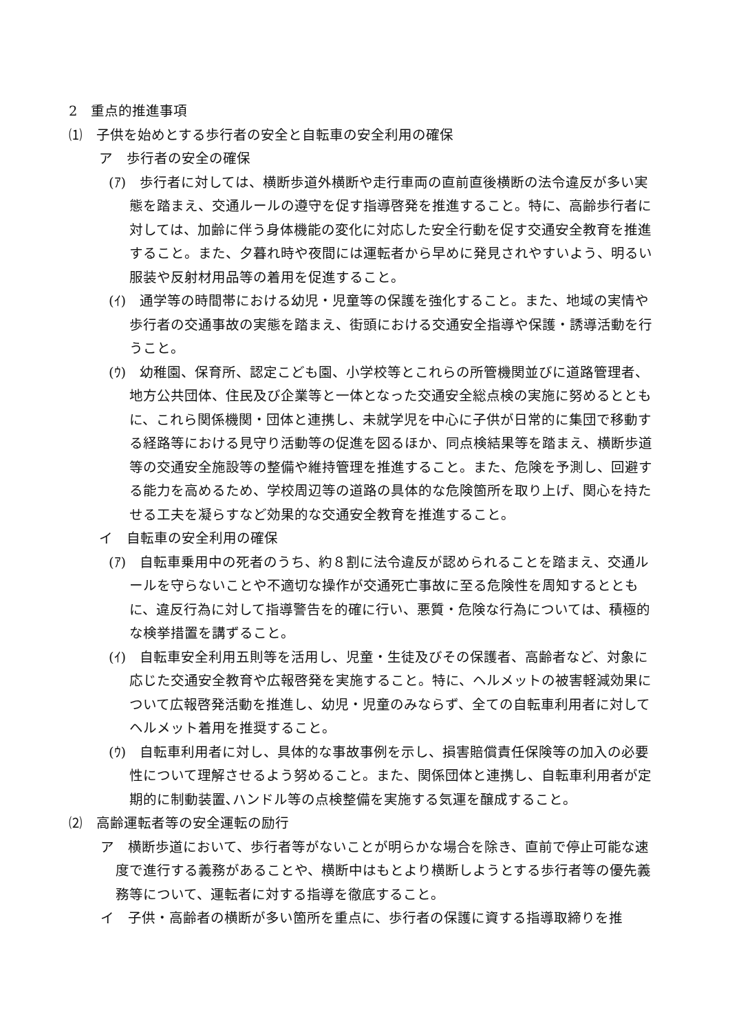2　重点的推進事項
⑴　子供を始めとする歩行者の安全と自転車の安全利用の確保
ア　歩行者の安全の確保
(ｱ)　歩行者に対しては、横断歩道外横断や走行車両の直前直後横断の法令違反が多い実態を踏まえ、交通ルールの遵守を促す指導啓発を推進すること。特に、高齢歩行者に対しては、加齢に伴う身体機能の変化に対応した安全行動を促す交通安全教育を推進すること。また、夕暮れ時や夜間には運転者から早めに発見されやすいよう、明るい服装や反射材用品等の着用を促進すること。
(ｲ)　通学等の時間帯における幼児・児童等の保護を強化すること。また、地域の実情や歩行者の交通事故の実態を踏まえ、街頭における交通安全指導や保護・誘導活動を行うこと。
(ｳ)　幼稚園、保育所、認定こども園、小学校等とこれらの所管機関並びに道路管理者、地方公共団体、住民及び企業等と一体となった交通安全総点検の実施に努めるとともに、これら関係機関・団体と連携し、未就学児を中心に子供が日常的に集団で移動する経路等における見守り活動等の促進を図るほか、同点検結果等を踏まえ、横断歩道等の交通安全施設等の整備や維持管理を推進すること。また、危険を予測し、回避する能力を高めるため、学校周辺等の道路の具体的な危険箇所を取り上げ、関心を持たせる工夫を凝らすなど効果的な交通安全教育を推進すること。
イ　自転車の安全利用の確保
(ｱ)　自転車乗用中の死者のうち、約８割に法令違反が認められることを踏まえ、交通ルールを守らないことや不適切な操作が交通死亡事故に至る危険性を周知するとともに、違反行為に対して指導警告を的確に行い、悪質・危険な行為については、積極的な検挙措置を講ずること。
(ｲ)　自転車安全利用五則等を活用し、児童・生徒及びその保護者、高齢者など、対象に応じた交通安全教育や広報啓発を実施すること。特に、ヘルメットの被害軽減効果について広報啓発活動を推進し、幼児・児童のみならず、全ての自転車利用者に対してヘルメット着用を推奨すること。
(ｳ)　自転車利用者に対し、具体的な事故事例を示し、損害賠償責任保険等の加入の必要性について理解させるよう努めること。また、関係団体と連携し、自転車利用者が定期的に制動装置､ハンドル等の点検整備を実施する気運を醸成すること。
⑵　高齢運転者等の安全運転の励行
ア　横断歩道において、歩行者等がないことが明らかな場合を除き、直前で停止可能な速度で進行する義務があることや、横断中はもとより横断しようとする歩行者等の優先義務等について、運転者に対する指導を徹底すること。
イ　子供・高齢者の横断が多い箇所を重点に、歩行者の保護に資する指導取締りを推